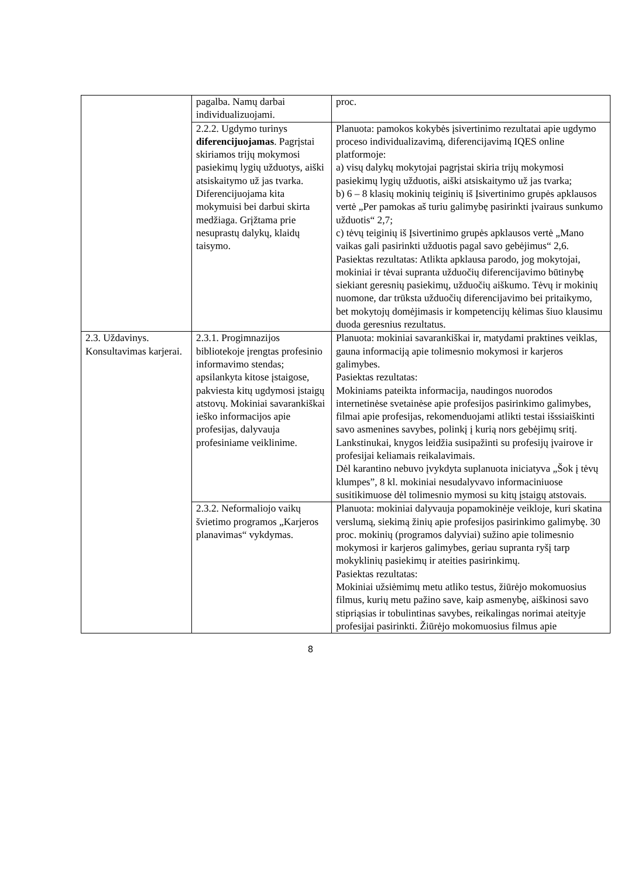| | pagalba. Namų darbai individualizuojami. | proc. |
| | 2.2.2. Ugdymo turinys diferencijuojamas . Pagrįstai skiriamos trijų mokymosi pasiekimų lygių užduotys, aiški atsiskaitymo už jas tvarka. Diferencijuojama kita mokymuisi bei darbui skirta medžiaga. Grįžtama prie nesuprastų dalykų, klaidų taisymo. | Planuota: pamokos kokybės įsivertinimo rezultatai apie ugdymo proceso individualizavimą, diferencijavimą IQES online platformoje: a) visų dalykų mokytojai pagrįstai skiria trijų mokymosi pasiekimų lygių užduotis, aiški atsiskaitymo už jas tvarka; b) 6 – 8 klasių mokinių teiginių iš Įsivertinimo grupės apklausos vertė „Per pamokas aš turiu galimybę pasirinkti įvairaus sunkumo užduotis“ 2,7; c) tėvų teiginių iš Įsivertinimo grupės apklausos vertė „Mano vaikas gali pasirinkti užduotis pagal savo gebėjimus“ 2,6. Pasiektas rezultatas: Atlikta apklausa parodo, jog mokytojai, mokiniai ir tėvai supranta užduočių diferencijavimo būtinybę siekiant geresnių pasiekimų, užduočių aiškumo. Tėvų ir mokinių nuomone, dar trūksta užduočių diferencijavimo bei pritaikymo, bet mokytojų domėjimasis ir kompetencijų kėlimas šiuo klausimu duoda geresnius rezultatus. |
| 2.3. Uždavinys. Konsultavimas karjerai. | 2.3.1. Progimnazijos bibliotekoje įrengtas profesinio informavimo stendas; apsilankyta kitose įstaigose, pakviesta kitų ugdymosi įstaigų atstovų. Mokiniai savarankiškai ieško informacijos apie profesijas, dalyvauja profesiniame veiklinime. | Planuota: mokiniai savarankiškai ir, matydami praktines veiklas, gauna informaciją apie tolimesnio mokymosi ir karjeros galimybes. Pasiektas rezultatas: Mokiniams pateikta informacija, naudingos nuorodos internetinėse svetainėse apie profesijos pasirinkimo galimybes, filmai apie profesijas, rekomenduojami atlikti testai išssiaiškinti savo asmenines savybes, polinkį į kurią nors gebėjimų sritį. Lankstinukai, knygos leidžia susipažinti su profesijų įvairove ir profesijai keliamais reikalavimais. Dėl karantino nebuvo įvykdyta suplanuota iniciatyva „Šok į tėvų klumpes”, 8 kl. mokiniai nesudalyvavo informaciniuose susitikimuose dėl tolimesnio mymosi su kitų įstaigų atstovais. |
| | 2.3.2. Neformaliojo vaikų švietimo programos „Karjeros planavimas“ vykdymas. | Planuota: mokiniai dalyvauja popamokinėje veikloje, kuri skatina verslumą, siekimą žinių apie profesijos pasirinkimo galimybę. 30 proc. mokinių (programos dalyviai) sužino apie tolimesnio mokymosi ir karjeros galimybes, geriau supranta ryšį tarp mokyklinių pasiekimų ir ateities pasirinkimų. Pasiektas rezultatas: Mokiniai užsiėmimų metu atliko testus, žiūrėjo mokomuosius filmus, kurių metu pažino save, kaip asmenybę, aiškinosi savo stipriąsias ir tobulintinas savybes, reikalingas norimai ateityje profesijai pasirinkti. Žiūrėjo mokomuosius filmus apie |
8